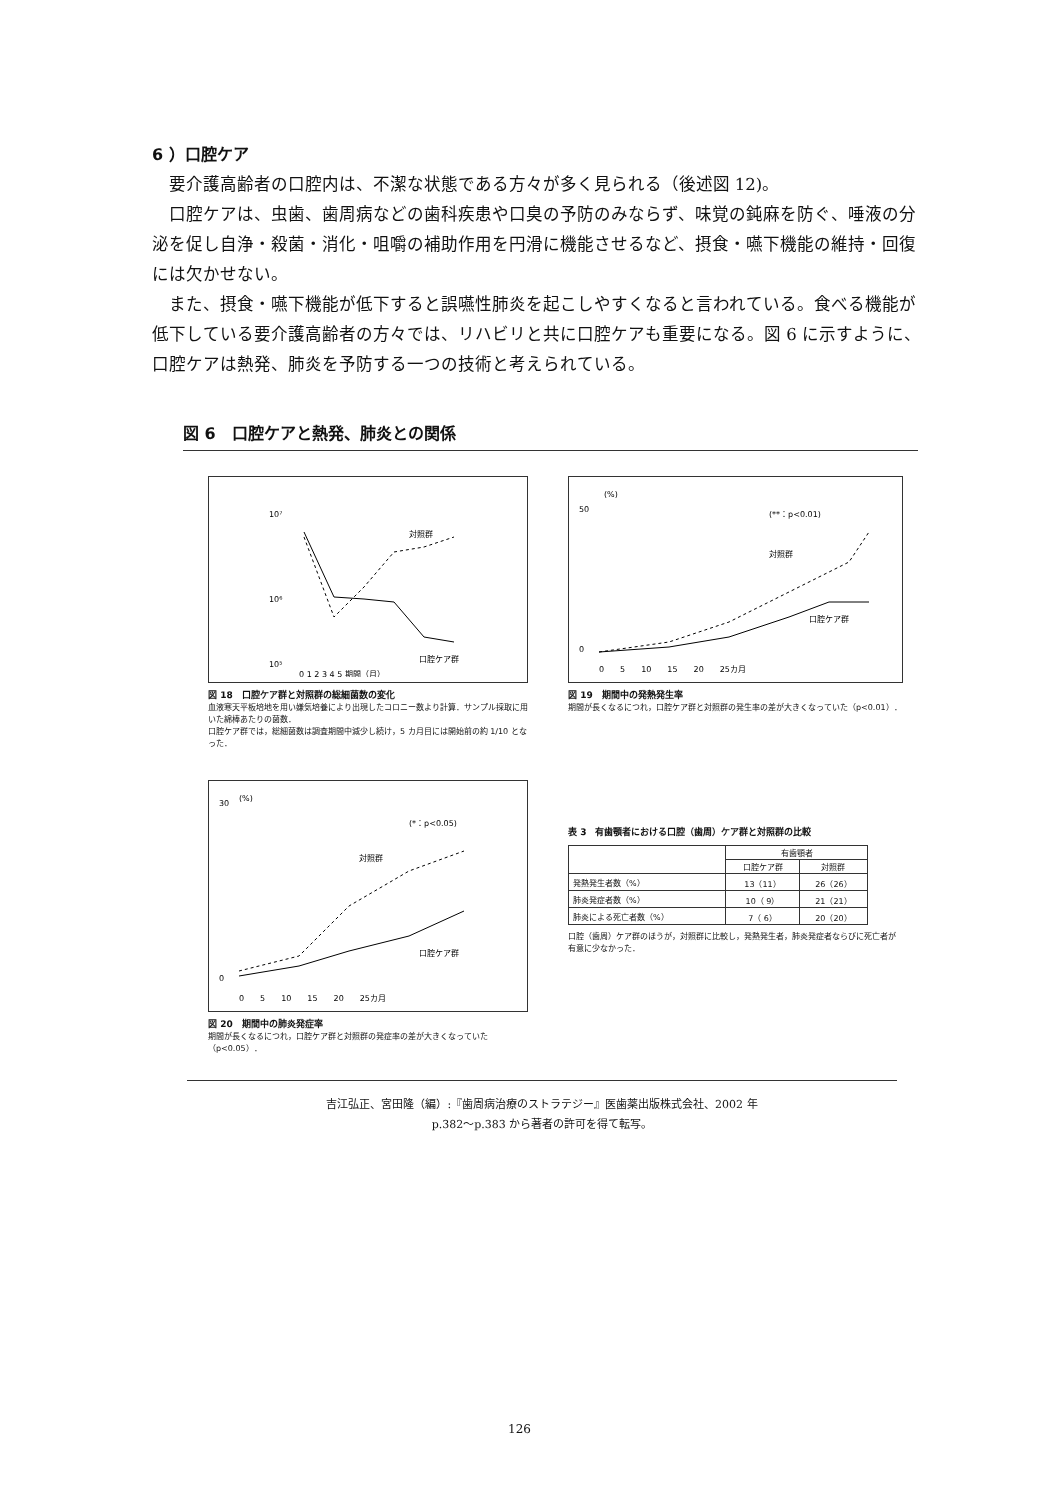6 ）口腔ケア
要介護高齢者の口腔内は、不潔な状態である方々が多く見られる（後述図 12)。
口腔ケアは、虫歯、歯周病などの歯科疾患や口臭の予防のみならず、味覚の鈍麻を防ぐ、唾液の分泌を促し自浄・殺菌・消化・咀嚼の補助作用を円滑に機能させるなど、摂食・嚥下機能の維持・回復には欠かせない。
また、摂食・嚥下機能が低下すると誤嚥性肺炎を起こしやすくなると言われている。食べる機能が低下している要介護高齢者の方々では、リハビリと共に口腔ケアも重要になる。図 6 に示すように、口腔ケアは熱発、肺炎を予防する一つの技術と考えられている。
図 6　口腔ケアと熱発、肺炎との関係
対照群
口腔ケア群
10⁷
10⁶
10⁵
0 1 2 3 4 5 期間（月）
図 18　口腔ケア群と対照群の総細菌数の変化
血液寒天平板培地を用い嫌気培養により出現したコロニー数より計算．サンプル採取に用いた綿棒あたりの菌数．
口腔ケア群では，総細菌数は調査期間中減少し続け，5 カ月目には開始前の約 1/10 となった．
(%)
(**：p<0.01)
対照群
口腔ケア群
50
0
0　　5　　10　　15　　20　　25カ月
図 19　期間中の発熱発生率
期間が長くなるにつれ，口腔ケア群と対照群の発生率の差が大きくなっていた（p<0.01）．
(%)
(*：p<0.05)
対照群
口腔ケア群
30
0
0　　5　　10　　15　　20　　25カ月
図 20　期間中の肺炎発症率
期間が長くなるにつれ，口腔ケア群と対照群の発症率の差が大きくなっていた（p<0.05）．
表 3　有歯顎者における口腔（歯周）ケア群と対照群の比較
| | 有歯顎者 | |
| --- | --- | --- |
| | 口腔ケア群 | 対照群 |
| 発熱発生者数（%） | 13（11） | 26（26） |
| 肺炎発症者数（%） | 10（ 9） | 21（21） |
| 肺炎による死亡者数（%） | 7（ 6） | 20（20） |
口腔（歯周）ケア群のほうが，対照群に比較し，発熱発生者，肺炎発症者ならびに死亡者が有意に少なかった．
吉江弘正、宮田隆（編）:『歯周病治療のストラテジー』医歯薬出版株式会社、2002 年
p.382〜p.383 から著者の許可を得て転写。
126